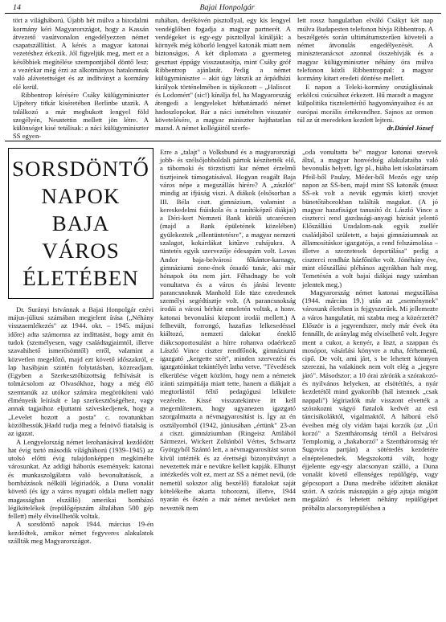14 Bajai Honpolgár
tört a világháború. Újabb hét múlva a birodalmi kormány kéri Magyarországot, hogy a Kassán átvezető vasútvonalon engedélyezzen német csapatszállítást. A kérés a magyar katonai vezetéshez érkezik. Jól figyeljük meg, mert ez a későbbiek megítélése szempontjából döntő lesz: a vezérkar még érzi az alkotmányos hatalomnak való alávetettséget és az indítványt a kormány elé kerül.
Ribbentrop kérésére Csáky külügyminiszter Ujpétery titkár kíséretében Berlinbe utazik. A találkozó a már megbukott lengyel föld szegélyén, Neustettin mellett jön létre. A különséget kisé tetálisak: a náci külügyminiszter SS egyen-
ruhában, derékövén pisztollyal, egy kis lengyel vendéglőben fogadja a magyar partnerét. A vendégeket is egy-egy pisztollyal kínálják: a környék még köborló lengyel katonák miatt nem biztonságos. A két diplomata a gyermeteg gesztust éppúgy visszautasítja, mint Csáky gróf Ribbentrop ajánlatát. Pedig a német külügyminiszter – akit úgy látszik az árpádházi királyok történelmében is tájékozott – „Haliscot és Lodomért" (sic!) kínálja fel, ha Magyarország átengedi a lengyeleket hátbatámadó német hadoszlopokat. Bár a náci ismételten visszatér követelésére, a magyar miniszter hajthatatlan marad. A német kollégáitól szerfe-
lett rossz hangulatban elváló Csákyt két nap múlva Budapesten telefonon hívja Ribbentrop. A beszélgetés során ultimátumszerűen követeli a német átvonulás engedélyezését. A miniszteranácsot azonnal összehívják és a magyar külügyminiszter néhány óra múlva telefonon közli Ribbentroppal: a magyar kormány kitart eredeti döntése mellett.
E napon a Teleki-kormány országlásának erkölcsi csúcsához érkezett. Hű maradt a magyar külpolitika tisztelettérítő hagyományaihoz és az európai morális értékrendhez. Sajnos az ormon túl az út meredeken kezdett lejteni.
dr.Dániel József
SORSDÖNTŐ
NAPOK
BAJA VÁROS
ÉLETÉBEN
Dr. Surányi Istvánnak a Bajai Honpolgár ezévi május-júliusi számában megjelent írása („Néhány visszaemlékezés" az 1944. okt. – 1945. májusi időre) adta számomra az indíttatást, hogy amit én tudok (személyesen, vagy családtagjaimtól, illetve szavahihető ismerősömtől) erről, valamint a közvetlen megelőző, majd ezt követő időszakról, e lap hasábjain szintén folytatásban, közreadjam. (Egyben a Szerkesztőbizottság felhívását is tolmácsolom az Olvasókhoz, hogy a még élő szemtanúk az utókor számára megörökíteni való élményeik leírását e lap szerkesztőségéhez, vagy annak tagjaihoz eljuttatni szíveskedjenek, hogy a „Levelet hozott a posta" c. rovatunkban közölhessük.)Hadd tudja meg a felnövő fiatalság is az igazat.
A Lengyelország német lerohanásával kezdődött hat évig tartó második világháború (1939–1945) az utolsó előtti évig tulajdonképpen megkímélte városunkat. Az addigi háborús események: katonai és munkaszolgálatra való bevonultatások, a bombázások nélküli légiriadók, a Duna vonalát követő (és így a város nyugati oldala mellett nagy magasságban elszálló) amerikai bombázó légikötelékek (repülőgépszám általában 500 gép fellett) mély élvisellhetők voltak.
A sorsdöntő napok 1944. március 19-én kezdődtek, amikor német fegyveres alakulatok szállták meg Magyarországot.
Erre a „talajt" a Volksbund és a magyarországi jobb- és szélsőjobboldali pártok készítették elő, a tábornoki és törzstiszti kar német érzelmű tisztjeinek támogatásával. Hogyan reagált Baja város népe a megszállás hírére? A „zászlót" mindig az ifjúság viszi. A diákok (elsősorban a III. Béla ciszt. gimnázium, valamint a kereskedelmi fiúiskola és a tanítóképző diákjai) a Déri-kert Nemzeti Bank körüli utcarészen (majd a Bank épületének közelében) gyülekeztek „ellentüntetésre", a magyar nemzeti szalagot, kokárdákat kitűzve ruhájukra. A tüntetés egyik szervezője édesapám volt. Lovas Andor baja-belvárosi főkántor-karnagy, gimnáziumi zene-ének óraadó tanár, aki már hónapok óta nem járt. Főhadnagy be volt vonultatva és a város és járási levente parancsnoknak Manhold Ede tüze ezredesnek személyi segédtisztje volt. (A parancsnokság irodái a városi bérház emeletén voltak, a honv. katonai bevonulási központ irodái mellett.) A felhevült, forrongó, hazafias lelkesedéssel kiáltozó, nemzeti dalokat éneklő diákcsoportosulást a hírre rohanva odaérkező László Vince ciszter rendfőnök, gimnáziumi igazgató „kergette szét", minden szervezési és igazgatóinkat tekintélyét latba vetve. "Tévedések elkerülése végett közlöm, hogy nem a németek iránti szimpátiája miatt tette, hanem a diákjait a megtorlástól féltő pedagógusi lelkülete vezérelte. Kissé visszatekintve itt kell megemlítenem, hogy ugyanezen igazgató szorgalmazta a névmagyarosítást is. Így az én osztályomból (1942, júniusában „értünk" 23-an a ciszt. gimnáziumban (Ringeisz Attilából Sármezei, Wickert Zoltánból Vértes, Schwartz Györgyből Szántó lett, a névmagyarosítást soron kívül intézték és az érettségi bizonyítványt a nevezettek már e nevükre kellett kapják. Elhunyt intézkedés volt ez, mert az SS a német nevű, (de nemetül sokszor alig beszélő) fiatalokat saját kötelékeibe akarta toborozni, illetve, 1944 nyarán és őszén a már német nevűeket nem nevezték nem
„oda vonultatta be" magyar katonai szervek által, a magyar honvédség alakulataiba való bevonulás helyett. Így pl., hiába lett iskolatársam Pfeil-ből Paulay, Méder-ből Mezős egy szép napon az SS-ben, majd mint SS katonák (musz SS-ek volt a nevük egymás közt) szovjet bünetőtáborokban találták magukat. (A jó magyar hazafiságot tanusító dr. László Vince a ciszterci rend gazdasági-anyagi bázisát jelentő Előszállási Uradalom-nak egyik zsellér családjából született, a bajai gimnáziumnak az államosításkor igazgatója, a rend felszámolása – illetve a szerzetesek deportálása" pedig a ciszterci rendház házfőnöke volt. Jónéhány éve, mint előszállási plébános agyrákban halt meg. Temetésén a volt bajai diákjai nagy számban jelentek meg.)
Magyarország német katonai megszállása (1944. március 19.) után az „esemény­nek" városunk életében is fejgyszerűek. Mi jellemezte a város hangulatát, mi szabta meg a közérzetét? Először is a jegyrendszer, mely már évek óta fennállt, de aránylag még elviselhető volt. Jegyre ment a cukor, a kenyér, a liszt, a szappan és mosópor, vásárlási könyvre a ruha, férhemenű, cipő. De volt, ami járt, s be lehetett könnyen szerezni, ha valakinek nem volt elég a „jegyre járó". Másodszor: a 10 órai zárórák a szórakozó- és nyilvános helyeken, az elsötétítés, a nyár kezdetétől mind gyakoribb (hál istennek „csak nappali") légiriadók már visszont elvették a szórakozni vágyó fiatalok kedvét az esti táncisikoláktól, vigalmaktól. A háború első éveiben még oly vidám bajai korzók (az „Úri korzó" a Szentháromság tértől a Belvárosi Templomig, a „bakaborzó" a Szentháromság tér Sugovica partján) a sötétedés kezdetére elnéptelenedtek. Megszokottá vált, hogy éjjelente egy-egy alacsonyan szálló, a Duna vonalát követő ellenséges repülőgép, vagy gépcsoport a Duna medrébe időzített aknákat szórt. A szórás másnapján a gép ajtaja mögött megalázó és lehetett néhány repülőgépet próbálta alacsonyrepülésben a